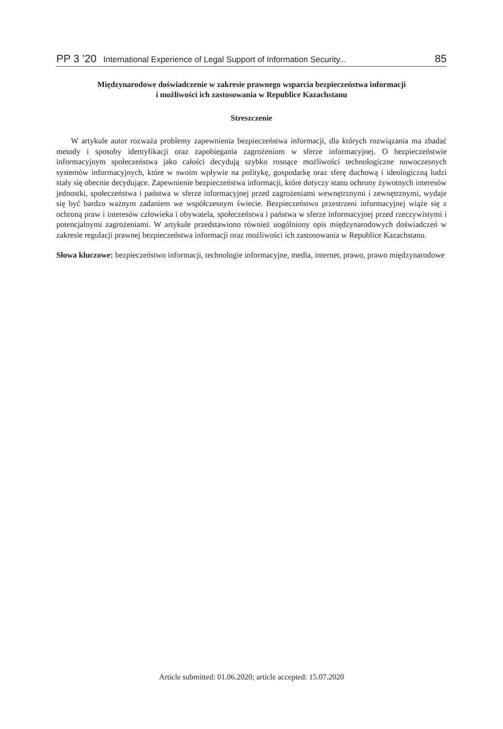PP 3 ’20 International Experience of Legal Support of Information Security... 85
Międzynarodowe doświadczenie w zakresie prawnego wsparcia bezpieczeństwa informacji
i możliwości ich zastosowania w Republice Kazachstanu
Streszczenie
W artykule autor rozważa problemy zapewnienia bezpieczeństwa informacji, dla których rozwiązania ma zbadać metody i sposoby identyfikacji oraz zapobiegania zagrożeniom w sferze informacyjnej. O bezpieczeństwie informacyjnym społeczeństwa jako całości decydują szybko rosnące możliwości technologiczne nowoczesnych systemów informacyjnych, które w swoim wpływie na politykę, gospodarkę oraz sferę duchową i ideologiczną ludzi stały się obecnie decydujące. Zapewnienie bezpieczeństwa informacji, które dotyczy stanu ochrony żywotnych interesów jednostki, społeczeństwa i państwa w sferze informacyjnej przed zagrożeniami wewnętrznymi i zewnętrznymi, wydaje się być bardzo ważnym zadaniem we współczesnym świecie. Bezpieczeństwo przestrzeni informacyjnej wiąże się z ochroną praw i interesów człowieka i obywatela, społeczeństwa i państwa w sferze informacyjnej przed rzeczywistymi i potencjalnymi zagrożeniami. W artykule przedstawiono również uogólniony opis międzynarodowych doświadczeń w zakresie regulacji prawnej bezpieczeństwa informacji oraz możliwości ich zastosowania w Republice Kazachstanu.
Słowa kluczowe: bezpieczeństwo informacji, technologie informacyjne, media, internet, prawo, prawo międzynarodowe
Article submitted: 01.06.2020; article accepted: 15.07.2020